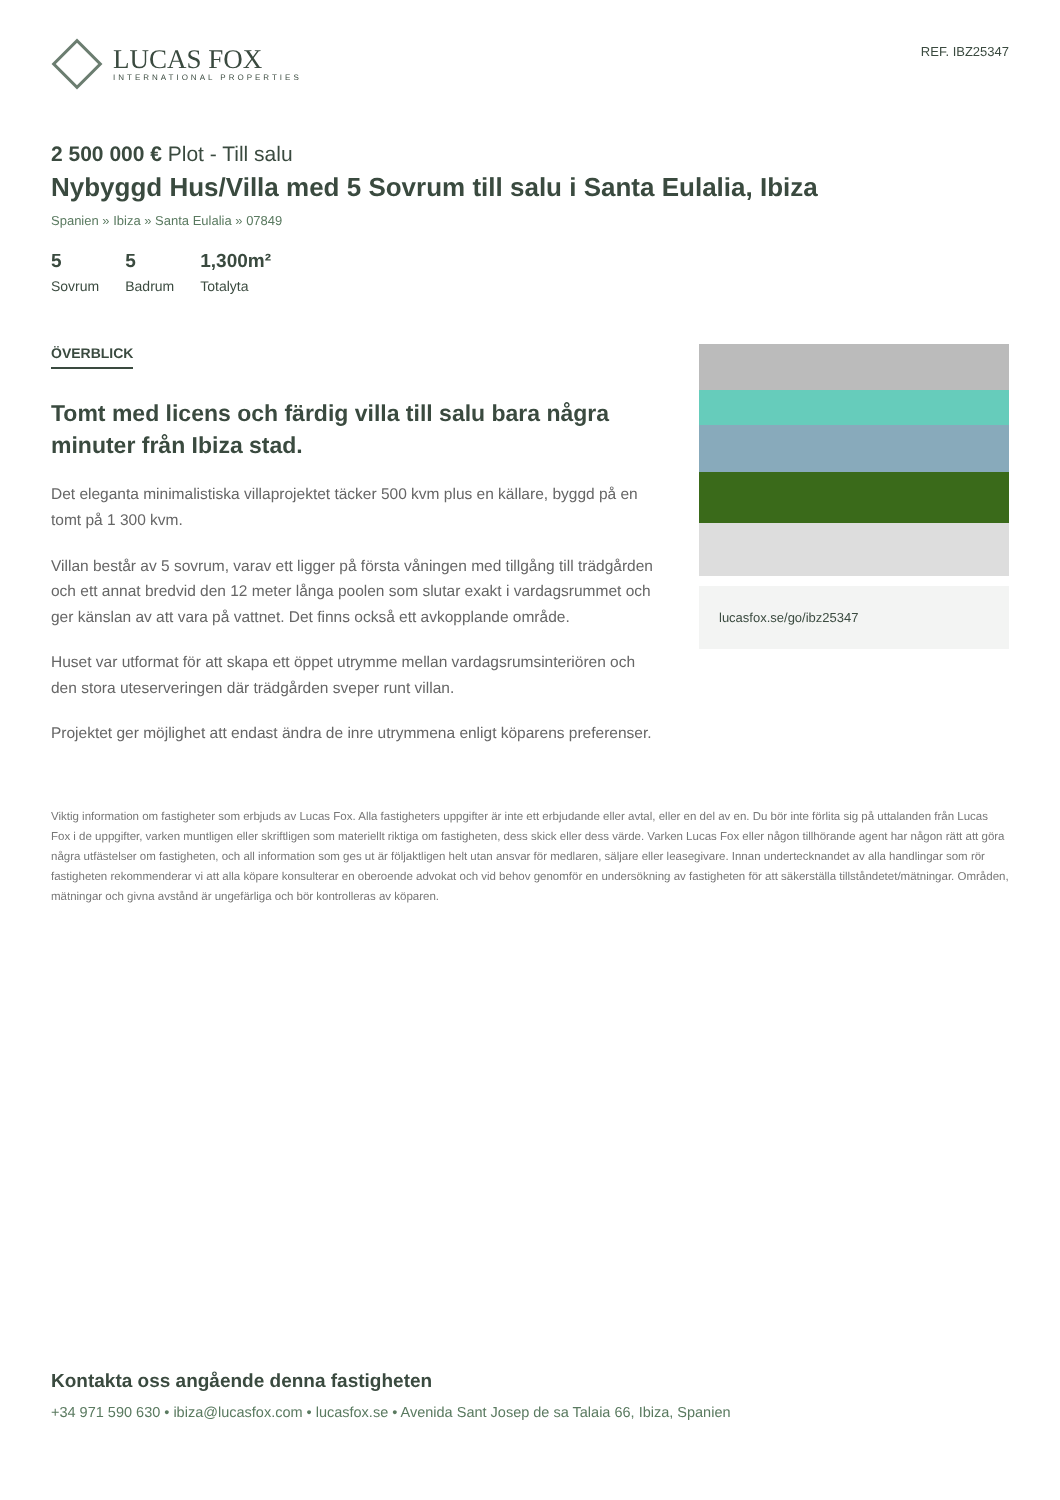LUCAS FOX
INTERNATIONAL PROPERTIES
REF. IBZ25347
2 500 000 € Plot - Till salu
Nybyggd Hus/Villa med 5 Sovrum till salu i Santa Eulalia, Ibiza
Spanien » Ibiza » Santa Eulalia » 07849
5
Sovrum
5
Badrum
1,300m²
Totalyta
ÖVERBLICK
Tomt med licens och färdig villa till salu bara några minuter från Ibiza stad.
Det eleganta minimalistiska villaprojektet täcker 500 kvm plus en källare, byggd på en tomt på 1 300 kvm.
Villan består av 5 sovrum, varav ett ligger på första våningen med tillgång till trädgården och ett annat bredvid den 12 meter långa poolen som slutar exakt i vardagsrummet och ger känslan av att vara på vattnet. Det finns också ett avkopplande område.
Huset var utformat för att skapa ett öppet utrymme mellan vardagsrumsinteriören och den stora uteserveringen där trädgården sveper runt villan.
Projektet ger möjlighet att endast ändra de inre utrymmena enligt köparens preferenser.
lucasfox.se/go/ibz25347
Viktig information om fastigheter som erbjuds av Lucas Fox. Alla fastigheters uppgifter är inte ett erbjudande eller avtal, eller en del av en. Du bör inte förlita sig på uttalanden från Lucas Fox i de uppgifter, varken muntligen eller skriftligen som materiellt riktiga om fastigheten, dess skick eller dess värde. Varken Lucas Fox eller någon tillhörande agent har någon rätt att göra några utfästelser om fastigheten, och all information som ges ut är följaktligen helt utan ansvar för medlaren, säljare eller leasegivare. Innan undertecknandet av alla handlingar som rör fastigheten rekommenderar vi att alla köpare konsulterar en oberoende advokat och vid behov genomför en undersökning av fastigheten för att säkerställa tillståndetet/mätningar. Områden, mätningar och givna avstånd är ungefärliga och bör kontrolleras av köparen.
Kontakta oss angående denna fastigheten
+34 971 590 630 • ibiza@lucasfox.com • lucasfox.se • Avenida Sant Josep de sa Talaia 66, Ibiza, Spanien